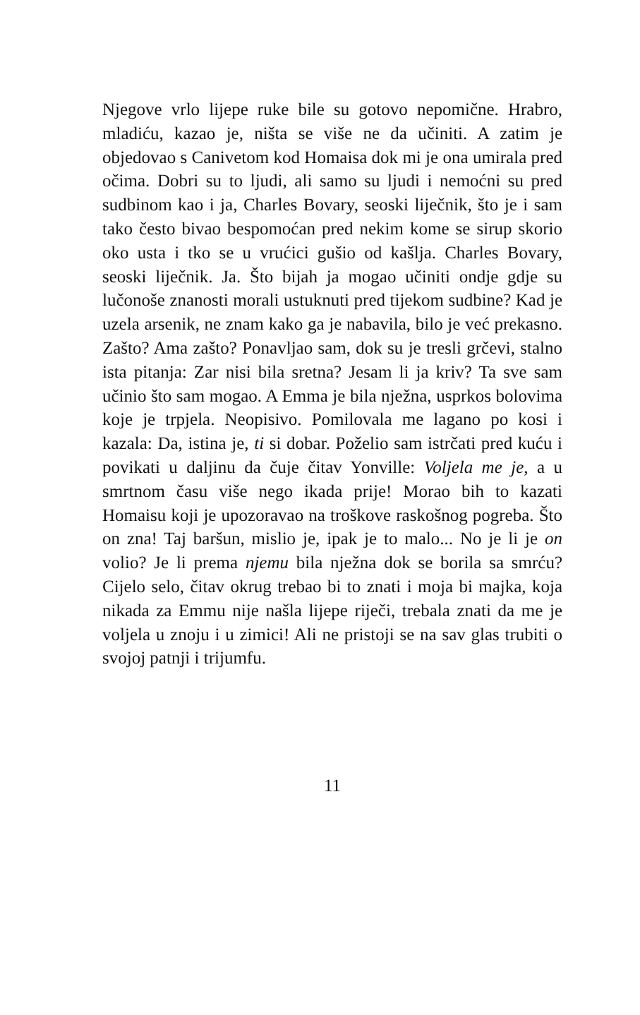Njegove vrlo lijepe ruke bile su gotovo nepomične. Hrabro, mladiću, kazao je, ništa se više ne da učiniti. A zatim je objedovao s Canivetom kod Homaisa dok mi je ona umirala pred očima. Dobri su to ljudi, ali samo su ljudi i nemoćni su pred sudbinom kao i ja, Charles Bovary, seoski liječnik, što je i sam tako često bivao bespomoćan pred nekim kome se sirup skorio oko usta i tko se u vrućici gušio od kašlja. Charles Bovary, seoski liječnik. Ja. Što bijah ja mogao učiniti ondje gdje su lučonoše znanosti morali ustuknuti pred tijekom sudbine? Kad je uzela arsenik, ne znam kako ga je nabavila, bilo je već prekasno. Zašto? Ama zašto? Ponavljao sam, dok su je tresli grčevi, stalno ista pitanja: Zar nisi bila sretna? Jesam li ja kriv? Ta sve sam učinio što sam mogao. A Emma je bila nježna, usprkos bolovima koje je trpjela. Neopisivo. Pomilovala me lagano po kosi i kazala: Da, istina je, ti si dobar. Poželio sam istrčati pred kuću i povikati u daljinu da čuje čitav Yonville: Voljela me je, a u smrtnom času više nego ikada prije! Morao bih to kazati Homaisu koji je upozoravao na troškove raskošnog pogreba. Što on zna! Taj baršun, mislio je, ipak je to malo... No je li je on volio? Je li prema njemu bila nježna dok se borila sa smrću? Cijelo selo, čitav okrug trebao bi to znati i moja bi majka, koja nikada za Emmu nije našla lijepe riječi, trebala znati da me je voljela u znoju i u zimici! Ali ne pristoji se na sav glas trubiti o svojoj patnji i trijumfu.
11